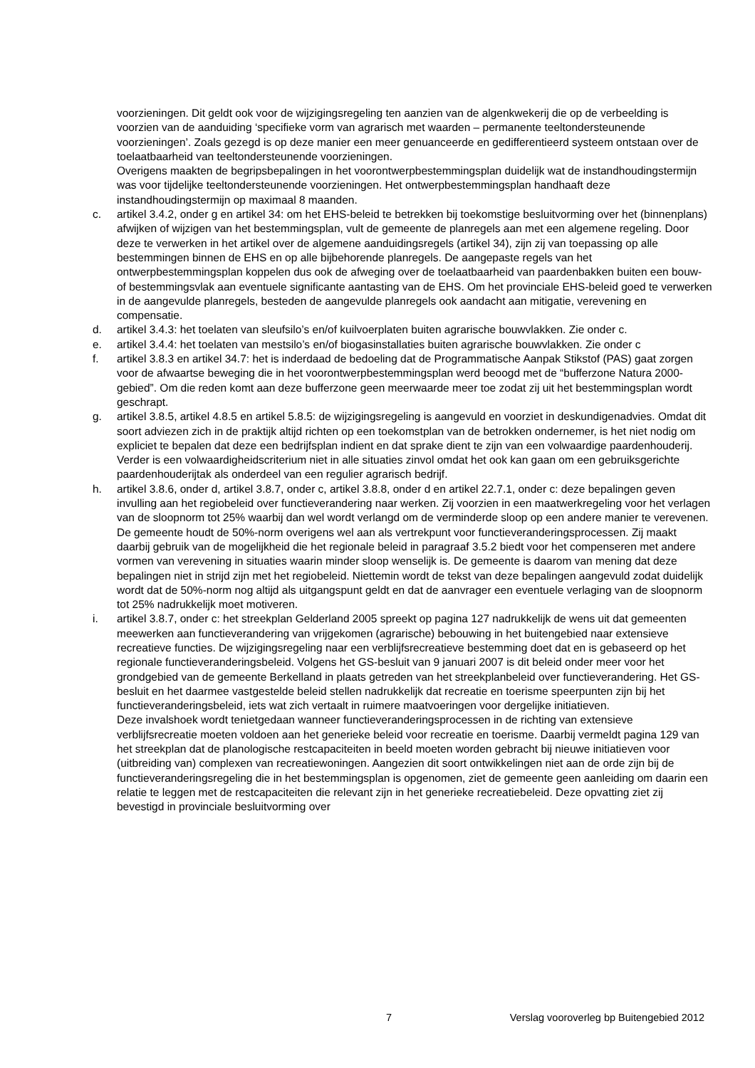voorzieningen. Dit geldt ook voor de wijzigingsregeling ten aanzien van de algenkwekerij die op de verbeelding is voorzien van de aanduiding ‘specifieke vorm van agrarisch met waarden – permanente teeltondersteunende voorzieningen’. Zoals gezegd is op deze manier een meer genuanceerde en gedifferentieerd systeem ontstaan over de toelaatbaarheid van teeltondersteunende voorzieningen.
Overigens maakten de begripsbepalingen in het voorontwerpbestemmingsplan duidelijk wat de instandhoudingstermijn was voor tijdelijke teeltondersteunende voorzieningen. Het ontwerpbestemmingsplan handhaaft deze instandhoudingstermijn op maximaal 8 maanden.
c. artikel 3.4.2, onder g en artikel 34: om het EHS-beleid te betrekken bij toekomstige besluitvorming over het (binnenplans) afwijken of wijzigen van het bestemmingsplan, vult de gemeente de planregels aan met een algemene regeling. Door deze te verwerken in het artikel over de algemene aanduidingsregels (artikel 34), zijn zij van toepassing op alle bestemmingen binnen de EHS en op alle bijbehorende planregels. De aangepaste regels van het ontwerpbestemmingsplan koppelen dus ook de afweging over de toelaatbaarheid van paardenbakken buiten een bouw- of bestemmingsvlak aan eventuele significante aantasting van de EHS. Om het provinciale EHS-beleid goed te verwerken in de aangevulde planregels, besteden de aangevulde planregels ook aandacht aan mitigatie, verevening en compensatie.
d. artikel 3.4.3: het toelaten van sleufsilo’s en/of kuilvoerplaten buiten agrarische bouwvlakken. Zie onder c.
e. artikel 3.4.4: het toelaten van mestsilo’s en/of biogasinstallaties buiten agrarische bouwvlakken. Zie onder c
f. artikel 3.8.3 en artikel 34.7: het is inderdaad de bedoeling dat de Programmatische Aanpak Stikstof (PAS) gaat zorgen voor de afwaartse beweging die in het voorontwerpbestemmingsplan werd beoogd met de “bufferzone Natura 2000-gebied”. Om die reden komt aan deze bufferzone geen meerwaarde meer toe zodat zij uit het bestemmingsplan wordt geschrapt.
g. artikel 3.8.5, artikel 4.8.5 en artikel 5.8.5: de wijzigingsregeling is aangevuld en voorziet in deskundigenadvies. Omdat dit soort adviezen zich in de praktijk altijd richten op een toekomstplan van de betrokken ondernemer, is het niet nodig om expliciet te bepalen dat deze een bedrijfsplan indient en dat sprake dient te zijn van een volwaardige paardenhouderij. Verder is een volwaardigheidscriterium niet in alle situaties zinvol omdat het ook kan gaan om een gebruiksgerichte paardenhouderijtak als onderdeel van een regulier agrarisch bedrijf.
h. artikel 3.8.6, onder d, artikel 3.8.7, onder c, artikel 3.8.8, onder d en artikel 22.7.1, onder c: deze bepalingen geven invulling aan het regiobeleid over functieverandering naar werken. Zij voorzien in een maatwerkregeling voor het verlagen van de sloopnorm tot 25% waarbij dan wel wordt verlangd om de verminderde sloop op een andere manier te verevenen. De gemeente houdt de 50%-norm overigens wel aan als vertrekpunt voor functieveranderingsprocessen. Zij maakt daarbij gebruik van de mogelijkheid die het regionale beleid in paragraaf 3.5.2 biedt voor het compenseren met andere vormen van verevening in situaties waarin minder sloop wenselijk is. De gemeente is daarom van mening dat deze bepalingen niet in strijd zijn met het regiobeleid. Niettemin wordt de tekst van deze bepalingen aangevuld zodat duidelijk wordt dat de 50%-norm nog altijd als uitgangspunt geldt en dat de aanvrager een eventuele verlaging van de sloopnorm tot 25% nadrukkelijk moet motiveren.
i. artikel 3.8.7, onder c: het streekplan Gelderland 2005 spreekt op pagina 127 nadrukkelijk de wens uit dat gemeenten meewerken aan functieverandering van vrijgekomen (agrarische) bebouwing in het buitengebied naar extensieve recreatieve functies. De wijzigingsregeling naar een verblijfsrecreatieve bestemming doet dat en is gebaseerd op het regionale functieveranderingsbeleid. Volgens het GS-besluit van 9 januari 2007 is dit beleid onder meer voor het grondgebied van de gemeente Berkelland in plaats getreden van het streekplanbeleid over functieverandering. Het GS-besluit en het daarmee vastgestelde beleid stellen nadrukkelijk dat recreatie en toerisme speerpunten zijn bij het functieveranderingsbeleid, iets wat zich vertaalt in ruimere maatvoeringen voor dergelijke initiatieven.
Deze invalshoek wordt tenietgedaan wanneer functieveranderingsprocessen in de richting van extensieve verblijfsrecreatie moeten voldoen aan het generieke beleid voor recreatie en toerisme. Daarbij vermeldt pagina 129 van het streekplan dat de planologische restcapaciteiten in beeld moeten worden gebracht bij nieuwe initiatieven voor (uitbreiding van) complexen van recreatiewoningen. Aangezien dit soort ontwikkelingen niet aan de orde zijn bij de functieveranderingsregeling die in het bestemmingsplan is opgenomen, ziet de gemeente geen aanleiding om daarin een relatie te leggen met de restcapaciteiten die relevant zijn in het generieke recreatiebeleid. Deze opvatting ziet zij bevestigd in provinciale besluitvorming over
7 Verslag vooroverleg bp Buitengebied 2012